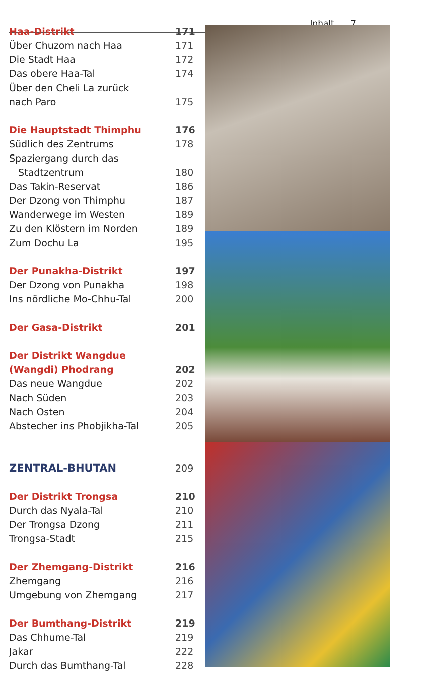Inhalt 7
Haa-Distrikt 171
Über Chuzom nach Haa 171
Die Stadt Haa 172
Das obere Haa-Tal 174
Über den Cheli La zurück
nach Paro 175
Die Hauptstadt Thimphu 176
Südlich des Zentrums 178
Spaziergang durch das
Stadtzentrum 180
Das Takin-Reservat 186
Der Dzong von Thimphu 187
Wanderwege im Westen 189
Zu den Klöstern im Norden 189
Zum Dochu La 195
Der Punakha-Distrikt 197
Der Dzong von Punakha 198
Ins nördliche Mo-Chhu-Tal 200
Der Gasa-Distrikt 201
Der Distrikt Wangdue
(Wangdi) Phodrang 202
Das neue Wangdue 202
Nach Süden 203
Nach Osten 204
Abstecher ins Phobjikha-Tal 205
ZENTRAL-BHUTAN 209
Der Distrikt Trongsa 210
Durch das Nyala-Tal 210
Der Trongsa Dzong 211
Trongsa-Stadt 215
Der Zhemgang-Distrikt 216
Zhemgang 216
Umgebung von Zhemgang 217
Der Bumthang-Distrikt 219
Das Chhume-Tal 219
Jakar 222
Durch das Bumthang-Tal 228